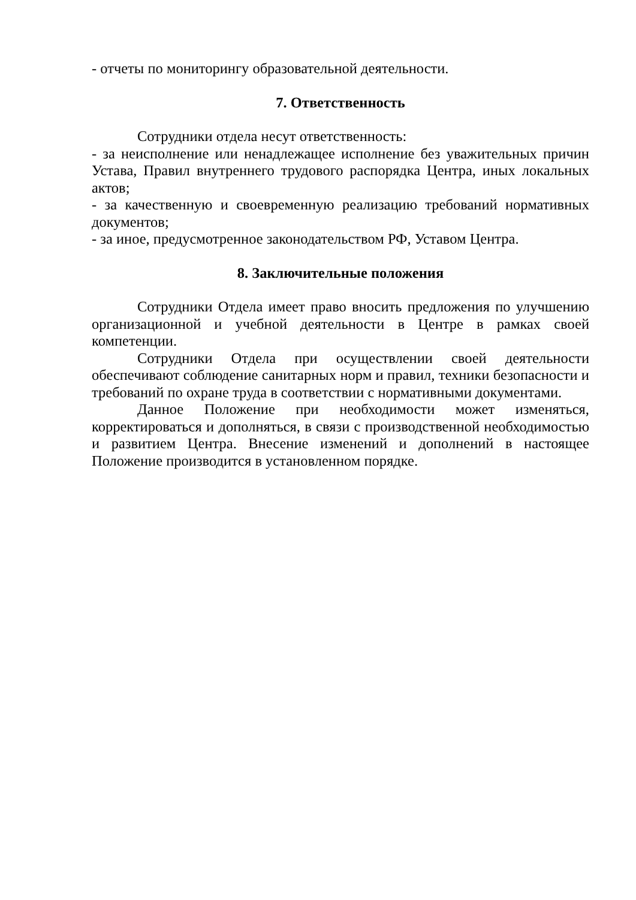- отчеты по мониторингу образовательной деятельности.
7. Ответственность
Сотрудники отдела несут ответственность:
- за неисполнение или ненадлежащее исполнение без уважительных причин Устава, Правил внутреннего трудового распорядка Центра, иных локальных актов;
- за качественную и своевременную реализацию требований нормативных документов;
- за иное, предусмотренное законодательством РФ, Уставом Центра.
8. Заключительные положения
Сотрудники Отдела имеет право вносить предложения по улучшению организационной и учебной деятельности в Центре в рамках своей компетенции.
Сотрудники Отдела при осуществлении своей деятельности обеспечивают соблюдение санитарных норм и правил, техники безопасности и требований по охране труда в соответствии с нормативными документами.
Данное Положение при необходимости может изменяться, корректироваться и дополняться, в связи с производственной необходимостью и развитием Центра. Внесение изменений и дополнений в настоящее Положение производится в установленном порядке.